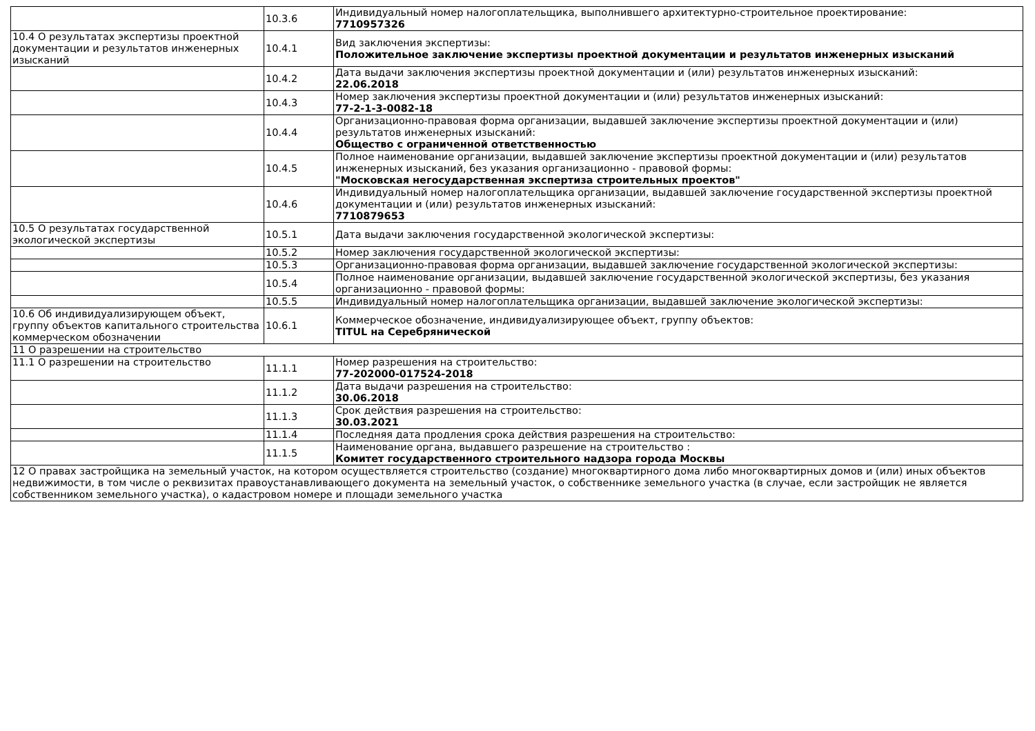| | 10.3.6 | Индивидуальный номер налогоплательщика, выполнившего архитектурно-строительное проектирование: 7710957326 |
| 10.4 О результатах экспертизы проектной документации и результатов инженерных изысканий | 10.4.1 | Вид заключения экспертизы: Положительное заключение экспертизы проектной документации и результатов инженерных изысканий |
| | 10.4.2 | Дата выдачи заключения экспертизы проектной документации и (или) результатов инженерных изысканий: 22.06.2018 |
| | 10.4.3 | Номер заключения экспертизы проектной документации и (или) результатов инженерных изысканий: 77-2-1-3-0082-18 |
| | 10.4.4 | Организационно-правовая форма организации, выдавшей заключение экспертизы проектной документации и (или) результатов инженерных изысканий: Общество с ограниченной ответственностью |
| | 10.4.5 | Полное наименование организации, выдавшей заключение экспертизы проектной документации и (или) результатов инженерных изысканий, без указания организационно - правовой формы: "Московская негосударственная экспертиза строительных проектов" |
| | 10.4.6 | Индивидуальный номер налогоплательщика организации, выдавшей заключение государственной экспертизы проектной документации и (или) результатов инженерных изысканий: 7710879653 |
| 10.5 О результатах государственной экологической экспертизы | 10.5.1 | Дата выдачи заключения государственной экологической экспертизы: |
| | 10.5.2 | Номер заключения государственной экологической экспертизы: |
| | 10.5.3 | Организационно-правовая форма организации, выдавшей заключение государственной экологической экспертизы: |
| | 10.5.4 | Полное наименование организации, выдавшей заключение государственной экологической экспертизы, без указания организационно - правовой формы: |
| | 10.5.5 | Индивидуальный номер налогоплательщика организации, выдавшей заключение экологической экспертизы: |
| 10.6 Об индивидуализирующем объект, группу объектов капитального строительства коммерческом обозначении | 10.6.1 | Коммерческое обозначение, индивидуализирующее объект, группу объектов: TITUL на Серебрянической |
| 11 О разрешении на строительство | | |
| 11.1 О разрешении на строительство | 11.1.1 | Номер разрешения на строительство: 77-202000-017524-2018 |
| | 11.1.2 | Дата выдачи разрешения на строительство: 30.06.2018 |
| | 11.1.3 | Срок действия разрешения на строительство: 30.03.2021 |
| | 11.1.4 | Последняя дата продления срока действия разрешения на строительство: |
| | 11.1.5 | Наименование органа, выдавшего разрешение на строительство : Комитет государственного строительного надзора города Москвы |
| 12 О правах застройщика на земельный участок, на котором осуществляется строительство (создание) многоквартирного дома либо многоквартирных домов и (или) иных объектов недвижимости, в том числе о реквизитах правоустанавливающего документа на земельный участок, о собственнике земельного участка (в случае, если застройщик не является собственником земельного участка), о кадастровом номере и площади земельного участка | | |